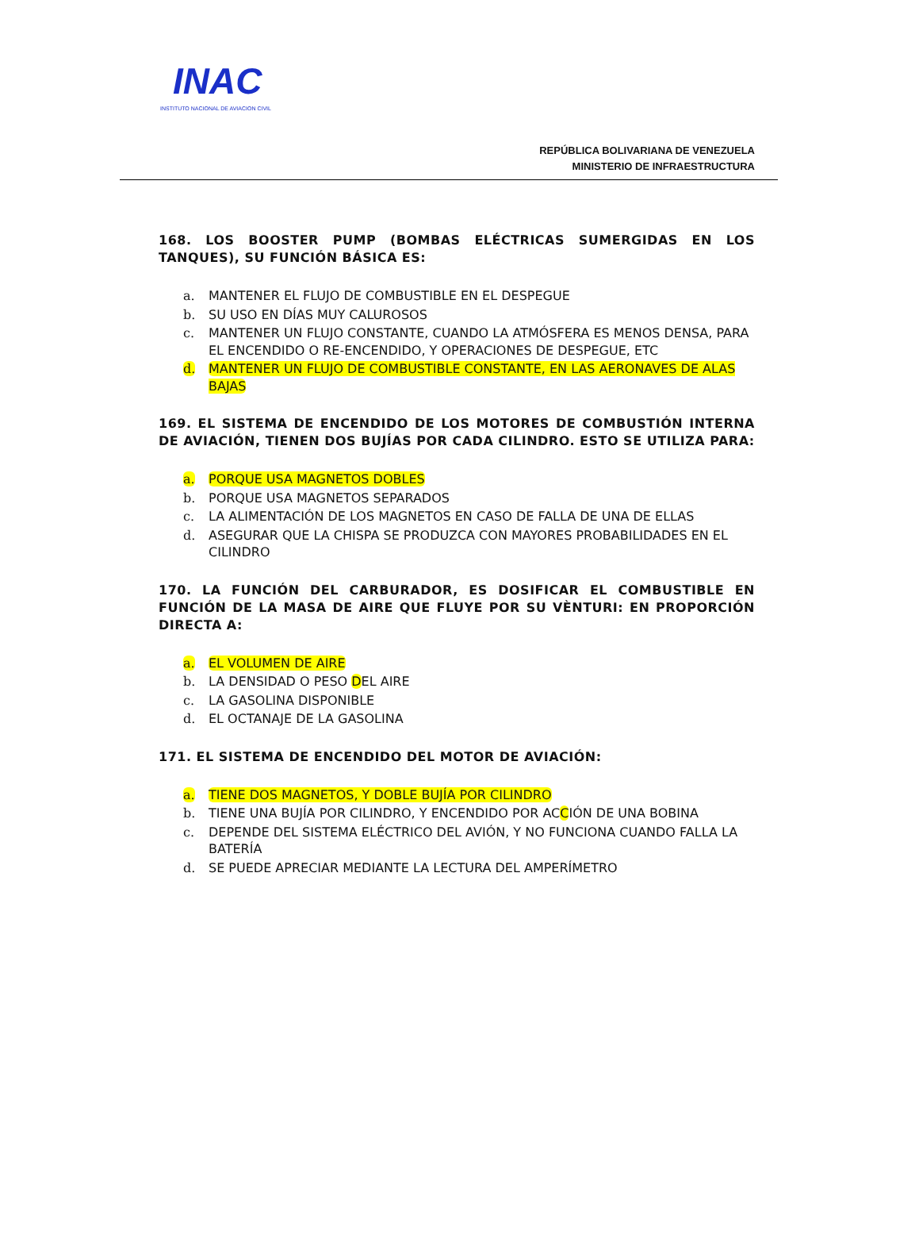INAC
INSTITUTO NACIONAL DE AVIACION CIVIL
REPÚBLICA BOLIVARIANA DE VENEZUELA
MINISTERIO DE INFRAESTRUCTURA
168. LOS BOOSTER PUMP (BOMBAS ELÉCTRICAS SUMERGIDAS EN LOS TANQUES), SU FUNCIÓN BÁSICA ES:
a. MANTENER EL FLUJO DE COMBUSTIBLE EN EL DESPEGUE
b. SU USO EN DÍAS MUY CALUROSOS
c. MANTENER UN FLUJO CONSTANTE, CUANDO LA ATMÓSFERA ES MENOS DENSA, PARA EL ENCENDIDO O RE-ENCENDIDO, Y OPERACIONES DE DESPEGUE, ETC
d. MANTENER UN FLUJO DE COMBUSTIBLE CONSTANTE, EN LAS AERONAVES DE ALAS BAJAS
169. EL SISTEMA DE ENCENDIDO DE LOS MOTORES DE COMBUSTIÓN INTERNA DE AVIACIÓN, TIENEN DOS BUJÍAS POR CADA CILINDRO. ESTO SE UTILIZA PARA:
a. PORQUE USA MAGNETOS DOBLES
b. PORQUE USA MAGNETOS SEPARADOS
c. LA ALIMENTACIÓN DE LOS MAGNETOS EN CASO DE FALLA DE UNA DE ELLAS
d. ASEGURAR QUE LA CHISPA SE PRODUZCA CON MAYORES PROBABILIDADES EN EL CILINDRO
170. LA FUNCIÓN DEL CARBURADOR, ES DOSIFICAR EL COMBUSTIBLE EN FUNCIÓN DE LA MASA DE AIRE QUE FLUYE POR SU VÈNTURI: EN PROPORCIÓN DIRECTA A:
a. EL VOLUMEN DE AIRE
b. LA DENSIDAD O PESO DEL AIRE
c. LA GASOLINA DISPONIBLE
d. EL OCTANAJE DE LA GASOLINA
171. EL SISTEMA DE ENCENDIDO DEL MOTOR DE AVIACIÓN:
a. TIENE DOS MAGNETOS, Y DOBLE BUJÍA POR CILINDRO
b. TIENE UNA BUJÍA POR CILINDRO, Y ENCENDIDO POR ACCIÓN DE UNA BOBINA
c. DEPENDE DEL SISTEMA ELÉCTRICO DEL AVIÓN, Y NO FUNCIONA CUANDO FALLA LA BATERÍA
d. SE PUEDE APRECIAR MEDIANTE LA LECTURA DEL AMPERÍMETRO